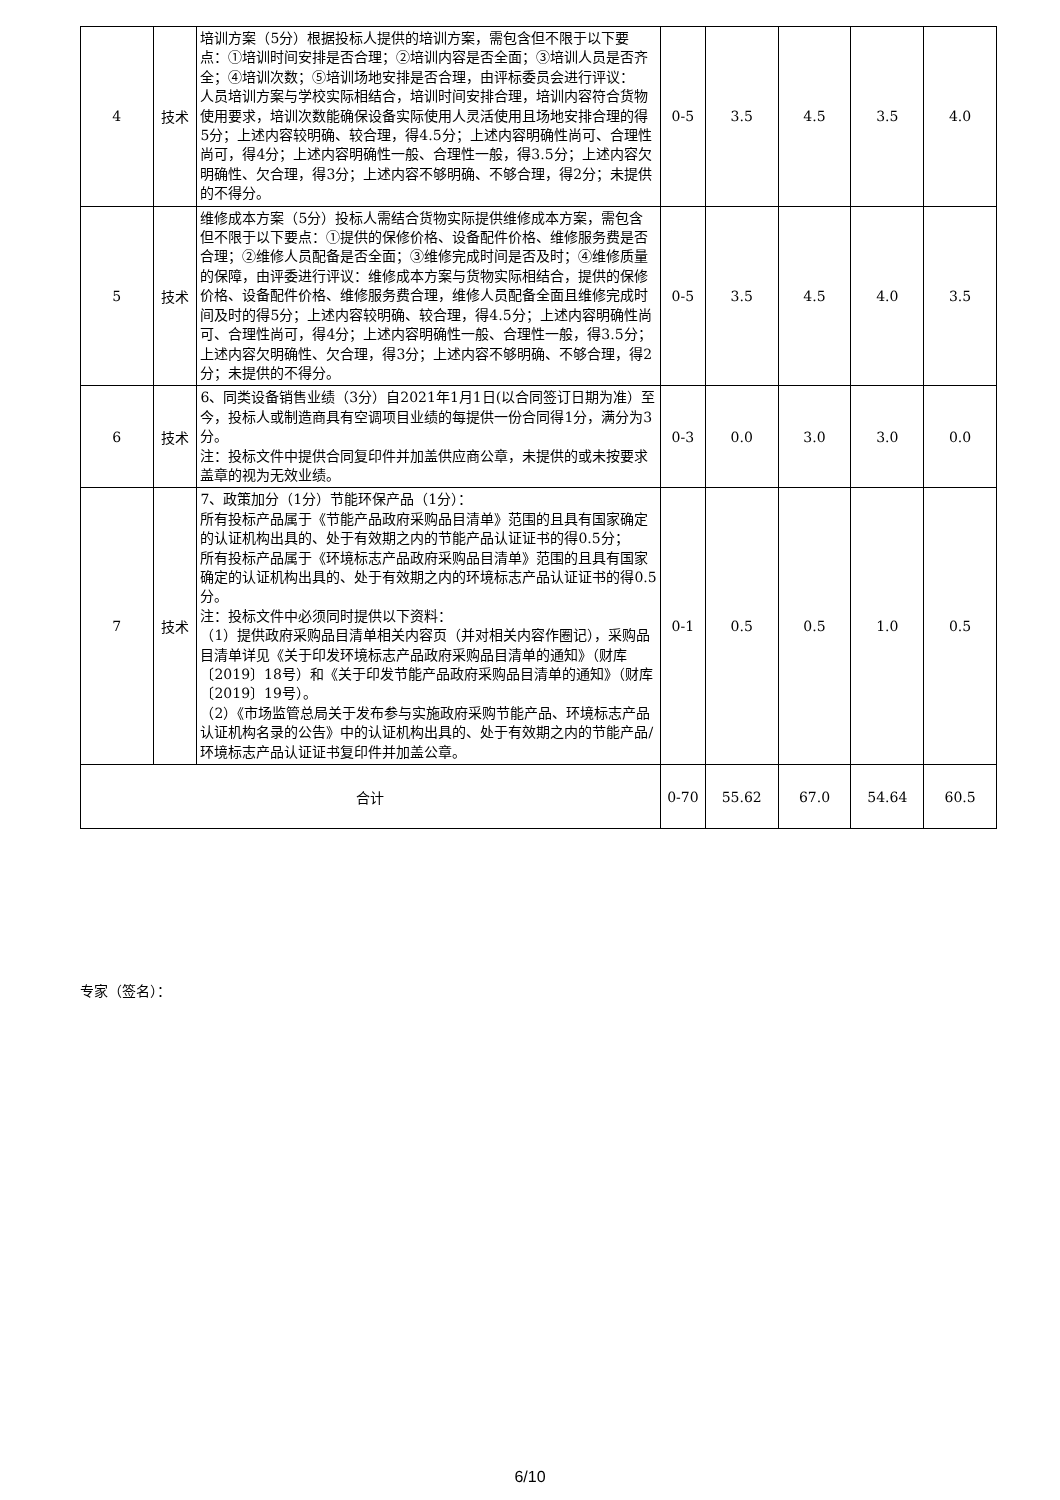| 4 | 技术 | 培训方案（5分）根据投标人提供的培训方案，需包含但不限于以下要点：①培训时间安排是否合理；②培训内容是否全面；③培训人员是否齐全；④培训次数；⑤培训场地安排是否合理，由评标委员会进行评议： 人员培训方案与学校实际相结合，培训时间安排合理，培训内容符合货物使用要求，培训次数能确保设备实际使用人灵活使用且场地安排合理的得5分；上述内容较明确、较合理，得4.5分；上述内容明确性尚可、合理性尚可，得4分；上述内容明确性一般、合理性一般，得3.5分；上述内容欠明确性、欠合理，得3分；上述内容不够明确、不够合理，得2分；未提供的不得分。 | 0-5 | 3.5 | 4.5 | 3.5 | 4.0 |
| 5 | 技术 | 维修成本方案（5分）投标人需结合货物实际提供维修成本方案，需包含但不限于以下要点：①提供的保修价格、设备配件价格、维修服务费是否合理；②维修人员配备是否全面；③维修完成时间是否及时；④维修质量的保障，由评委进行评议：维修成本方案与货物实际相结合，提供的保修价格、设备配件价格、维修服务费合理，维修人员配备全面且维修完成时间及时的得5分；上述内容较明确、较合理，得4.5分；上述内容明确性尚可、合理性尚可，得4分；上述内容明确性一般、合理性一般，得3.5分；上述内容欠明确性、欠合理，得3分；上述内容不够明确、不够合理，得2分；未提供的不得分。 | 0-5 | 3.5 | 4.5 | 4.0 | 3.5 |
| 6 | 技术 | 6、同类设备销售业绩（3分）自2021年1月1日(以合同签订日期为准）至今，投标人或制造商具有空调项目业绩的每提供一份合同得1分，满分为3分。 注：投标文件中提供合同复印件并加盖供应商公章，未提供的或未按要求盖章的视为无效业绩。 | 0-3 | 0.0 | 3.0 | 3.0 | 0.0 |
| 7 | 技术 | 7、政策加分（1分）节能环保产品（1分）： 所有投标产品属于《节能产品政府采购品目清单》范围的且具有国家确定的认证机构出具的、处于有效期之内的节能产品认证证书的得0.5分； 所有投标产品属于《环境标志产品政府采购品目清单》范围的且具有国家确定的认证机构出具的、处于有效期之内的环境标志产品认证证书的得0.5分。 注：投标文件中必须同时提供以下资料： （1）提供政府采购品目清单相关内容页（并对相关内容作圈记），采购品目清单详见《关于印发环境标志产品政府采购品目清单的通知》（财库〔2019〕18号）和《关于印发节能产品政府采购品目清单的通知》（财库〔2019〕19号）。 （2）《市场监管总局关于发布参与实施政府采购节能产品、环境标志产品认证机构名录的公告》中的认证机构出具的、处于有效期之内的节能产品/环境标志产品认证证书复印件并加盖公章。 | 0-1 | 0.5 | 0.5 | 1.0 | 0.5 |
| 合计 | | | 0-70 | 55.62 | 67.0 | 54.64 | 60.5 |
专家（签名）：
6/10